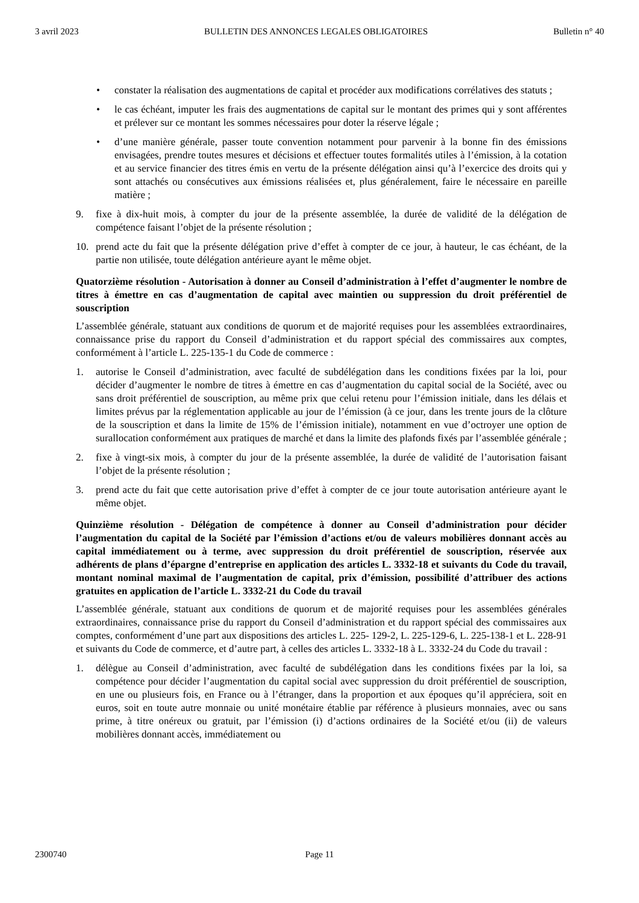3 avril 2023 BULLETIN DES ANNONCES LEGALES OBLIGATOIRES Bulletin n° 40
• constater la réalisation des augmentations de capital et procéder aux modifications corrélatives des statuts ;
• le cas échéant, imputer les frais des augmentations de capital sur le montant des primes qui y sont afférentes et prélever sur ce montant les sommes nécessaires pour doter la réserve légale ;
• d’une manière générale, passer toute convention notamment pour parvenir à la bonne fin des émissions envisagées, prendre toutes mesures et décisions et effectuer toutes formalités utiles à l’émission, à la cotation et au service financier des titres émis en vertu de la présente délégation ainsi qu’à l’exercice des droits qui y sont attachés ou consécutives aux émissions réalisées et, plus généralement, faire le nécessaire en pareille matière ;
9. fixe à dix-huit mois, à compter du jour de la présente assemblée, la durée de validité de la délégation de compétence faisant l’objet de la présente résolution ;
10. prend acte du fait que la présente délégation prive d’effet à compter de ce jour, à hauteur, le cas échéant, de la partie non utilisée, toute délégation antérieure ayant le même objet.
Quatorzième résolution - Autorisation à donner au Conseil d’administration à l’effet d’augmenter le nombre de titres à émettre en cas d’augmentation de capital avec maintien ou suppression du droit préférentiel de souscription
L’assemblée générale, statuant aux conditions de quorum et de majorité requises pour les assemblées extraordinaires, connaissance prise du rapport du Conseil d’administration et du rapport spécial des commissaires aux comptes, conformément à l’article L. 225-135-1 du Code de commerce :
1. autorise le Conseil d’administration, avec faculté de subdélégation dans les conditions fixées par la loi, pour décider d’augmenter le nombre de titres à émettre en cas d’augmentation du capital social de la Société, avec ou sans droit préférentiel de souscription, au même prix que celui retenu pour l’émission initiale, dans les délais et limites prévus par la réglementation applicable au jour de l’émission (à ce jour, dans les trente jours de la clôture de la souscription et dans la limite de 15% de l’émission initiale), notamment en vue d’octroyer une option de surallocation conformément aux pratiques de marché et dans la limite des plafonds fixés par l’assemblée générale ;
2. fixe à vingt-six mois, à compter du jour de la présente assemblée, la durée de validité de l’autorisation faisant l’objet de la présente résolution ;
3. prend acte du fait que cette autorisation prive d’effet à compter de ce jour toute autorisation antérieure ayant le même objet.
Quinzième résolution - Délégation de compétence à donner au Conseil d’administration pour décider l’augmentation du capital de la Société par l’émission d’actions et/ou de valeurs mobilières donnant accès au capital immédiatement ou à terme, avec suppression du droit préférentiel de souscription, réservée aux adhérents de plans d’épargne d’entreprise en application des articles L. 3332-18 et suivants du Code du travail, montant nominal maximal de l’augmentation de capital, prix d’émission, possibilité d’attribuer des actions gratuites en application de l’article L. 3332-21 du Code du travail
L’assemblée générale, statuant aux conditions de quorum et de majorité requises pour les assemblées générales extraordinaires, connaissance prise du rapport du Conseil d’administration et du rapport spécial des commissaires aux comptes, conformément d’une part aux dispositions des articles L. 225- 129-2, L. 225-129-6, L. 225-138-1 et L. 228-91 et suivants du Code de commerce, et d’autre part, à celles des articles L. 3332-18 à L. 3332-24 du Code du travail :
1. délègue au Conseil d’administration, avec faculté de subdélégation dans les conditions fixées par la loi, sa compétence pour décider l’augmentation du capital social avec suppression du droit préférentiel de souscription, en une ou plusieurs fois, en France ou à l’étranger, dans la proportion et aux époques qu’il appréciera, soit en euros, soit en toute autre monnaie ou unité monétaire établie par référence à plusieurs monnaies, avec ou sans prime, à titre onéreux ou gratuit, par l’émission (i) d’actions ordinaires de la Société et/ou (ii) de valeurs mobilières donnant accès, immédiatement ou
2300740 Page 11